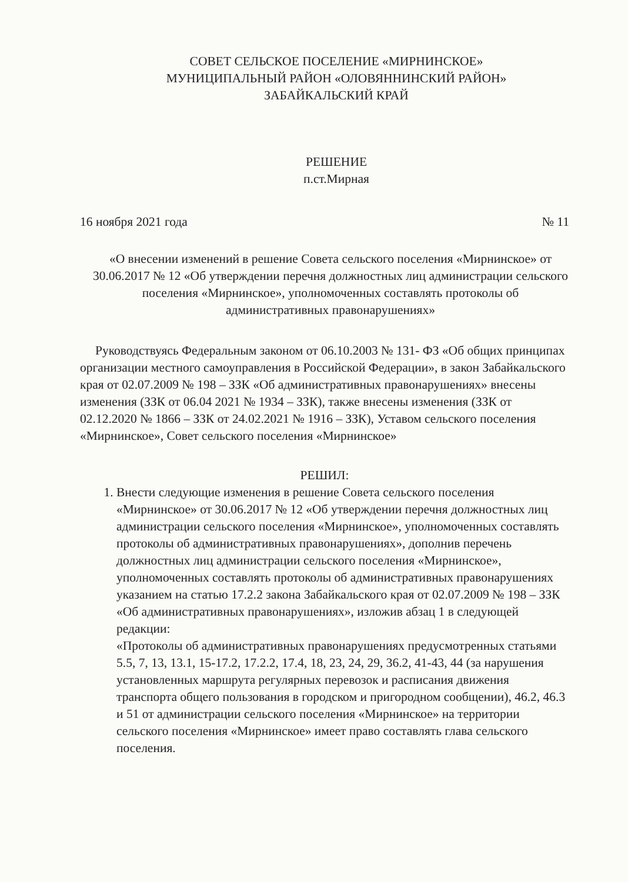СОВЕТ СЕЛЬСКОЕ ПОСЕЛЕНИЕ «МИРНИНСКОЕ»
МУНИЦИПАЛЬНЫЙ РАЙОН «ОЛОВЯННИНСКИЙ РАЙОН»
ЗАБАЙКАЛЬСКИЙ КРАЙ
РЕШЕНИЕ
п.ст.Мирная
16 ноября 2021 года № 11
«О внесении изменений в решение Совета сельского поселения «Мирнинское» от 30.06.2017 № 12 «Об утверждении перечня должностных лиц администрации сельского поселения «Мирнинское», уполномоченных составлять протоколы об административных правонарушениях»
Руководствуясь Федеральным законом от 06.10.2003 № 131- ФЗ «Об общих принципах организации местного самоуправления в Российской Федерации», в закон Забайкальского края от 02.07.2009 № 198 – ЗЗК «Об административных правонарушениях» внесены изменения (ЗЗК от 06.04 2021 № 1934 – ЗЗК), также внесены изменения (ЗЗК от 02.12.2020 № 1866 – ЗЗК от 24.02.2021 № 1916 – ЗЗК), Уставом сельского поселения «Мирнинское», Совет сельского поселения «Мирнинское»
РЕШИЛ:
1. Внести следующие изменения в решение Совета сельского поселения «Мирнинское» от 30.06.2017 № 12 «Об утверждении перечня должностных лиц администрации сельского поселения «Мирнинское», уполномоченных составлять протоколы об административных правонарушениях», дополнив перечень должностных лиц администрации сельского поселения «Мирнинское», уполномоченных составлять протоколы об административных правонарушениях указанием на статью 17.2.2 закона Забайкальского края от 02.07.2009 № 198 – ЗЗК «Об административных правонарушениях», изложив абзац 1 в следующей редакции:
«Протоколы об административных правонарушениях предусмотренных статьями 5.5, 7, 13, 13.1, 15-17.2, 17.2.2, 17.4, 18, 23, 24, 29, 36.2, 41-43, 44 (за нарушения установленных маршрута регулярных перевозок и расписания движения транспорта общего пользования в городском и пригородном сообщении), 46.2, 46.3 и 51 от администрации сельского поселения «Мирнинское» на территории сельского поселения «Мирнинское» имеет право составлять глава сельского поселения.